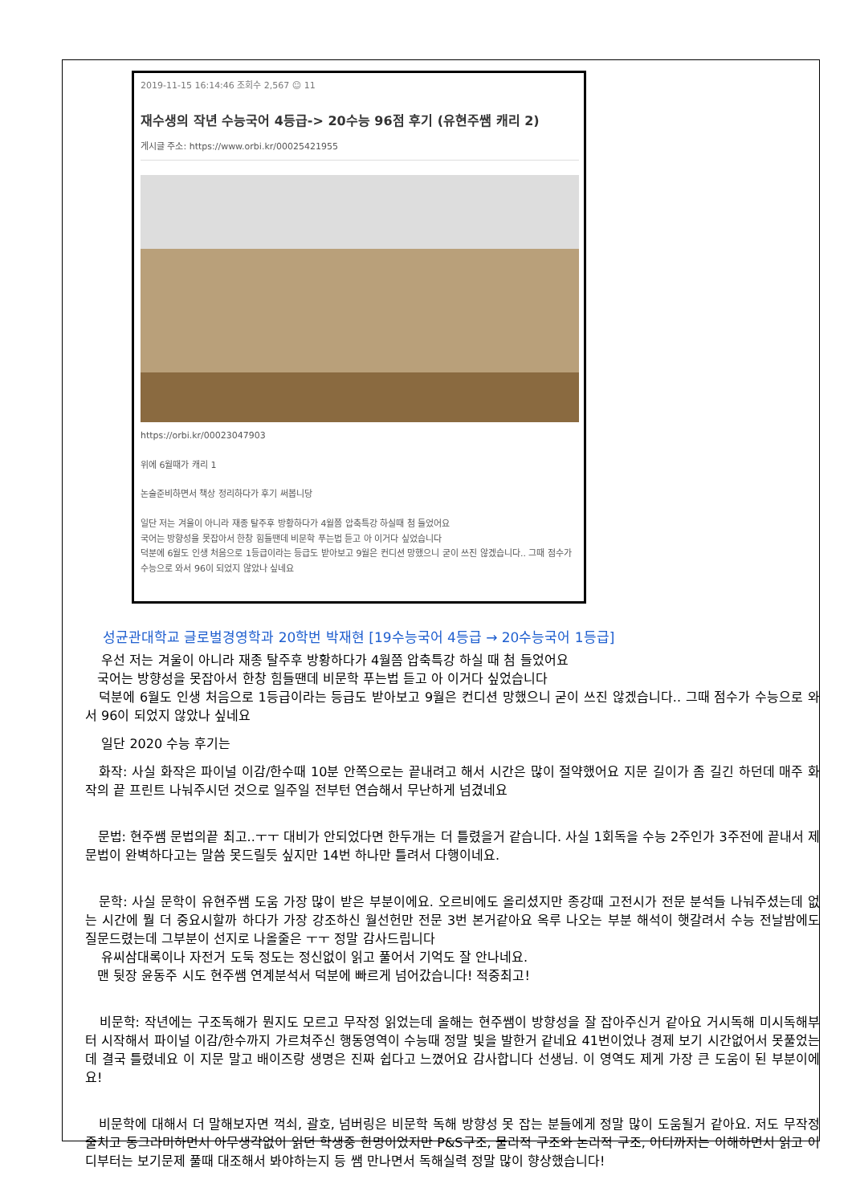2019-11-15 16:14:46 조회수 2,567 ☺ 11
재수생의 작년 수능국어 4등급-> 20수능 96점 후기 (유현주쌤 캐리 2)
게시글 주소: https://www.orbi.kr/00025421955
https://orbi.kr/00023047903
위에 6월때가 캐리 1
논술준비하면서 책상 정리하다가 후기 써봅니당
일단 저는 겨울이 아니라 재종 탈주후 방황하다가 4월쯤 압축특강 하실때 첨 들었어요
국어는 방향성을 못잡아서 한창 힘들땐데 비문학 푸는법 듣고 아 이거다 싶었습니다
덕분에 6월도 인생 처음으로 1등급이라는 등급도 받아보고 9월은 컨디션 망했으니 굳이 쓰진 않겠습니다.. 그때 점수가 수능으로 와서 96이 되었지 않았나 싶네요
성균관대학교 글로벌경영학과 20학번 박재현 [19수능국어 4등급 → 20수능국어 1등급]
우선 저는 겨울이 아니라 재종 탈주후 방황하다가 4월쯤 압축특강 하실 때 첨 들었어요
국어는 방향성을 못잡아서 한창 힘들땐데 비문학 푸는법 듣고 아 이거다 싶었습니다
덕분에 6월도 인생 처음으로 1등급이라는 등급도 받아보고 9월은 컨디션 망했으니 굳이 쓰진 않겠습니다.. 그때 점수가 수능으로 와서 96이 되었지 않았나 싶네요
일단 2020 수능 후기는
화작: 사실 화작은 파이널 이감/한수때 10분 안쪽으로는 끝내려고 해서 시간은 많이 절약했어요 지문 길이가 좀 길긴 하던데 매주 화작의 끝 프린트 나눠주시던 것으로 일주일 전부턴 연습해서 무난하게 넘겼네요
문법: 현주쌤 문법의끝 최고..ㅜㅜ 대비가 안되었다면 한두개는 더 틀렸을거 같습니다. 사실 1회독을 수능 2주인가 3주전에 끝내서 제 문법이 완벽하다고는 말씀 못드릴듯 싶지만 14번 하나만 틀려서 다행이네요.
문학: 사실 문학이 유현주쌤 도움 가장 많이 받은 부분이에요. 오르비에도 올리셨지만 종강때 고전시가 전문 분석들 나눠주셨는데 없는 시간에 뭘 더 중요시할까 하다가 가장 강조하신 월선헌만 전문 3번 본거같아요 옥루 나오는 부분 해석이 햇갈려서 수능 전날밤에도 질문드렸는데 그부분이 선지로 나올줄은 ㅜㅜ 정말 감사드립니다
유씨삼대록이나 자전거 도둑 정도는 정신없이 읽고 풀어서 기억도 잘 안나네요.
맨 뒷장 윤동주 시도 현주쌤 연계분석서 덕분에 빠르게 넘어갔습니다! 적중최고!
비문학: 작년에는 구조독해가 뭔지도 모르고 무작정 읽었는데 올해는 현주쌤이 방향성을 잘 잡아주신거 같아요 거시독해 미시독해부터 시작해서 파이널 이감/한수까지 가르쳐주신 행동영역이 수능때 정말 빛을 발한거 같네요 41번이었나 경제 보기 시간없어서 못풀었는데 결국 틀렸네요 이 지문 말고 배이즈랑 생명은 진짜 쉽다고 느꼈어요 감사합니다 선생님. 이 영역도 제게 가장 큰 도움이 된 부분이에요!
비문학에 대해서 더 말해보자면 꺽쇠, 괄호, 넘버링은 비문학 독해 방향성 못 잡는 분들에게 정말 많이 도움될거 같아요. 저도 무작정 줄치고 동그라미하면서 아무생각없이 읽던 학생중 한명이었지만 P&S구조, 물리적 구조와 논리적 구조, 어디까지는 이해하면서 읽고 어디부터는 보기문제 풀때 대조해서 봐야하는지 등 쌤 만나면서 독해실력 정말 많이 향상했습니다!